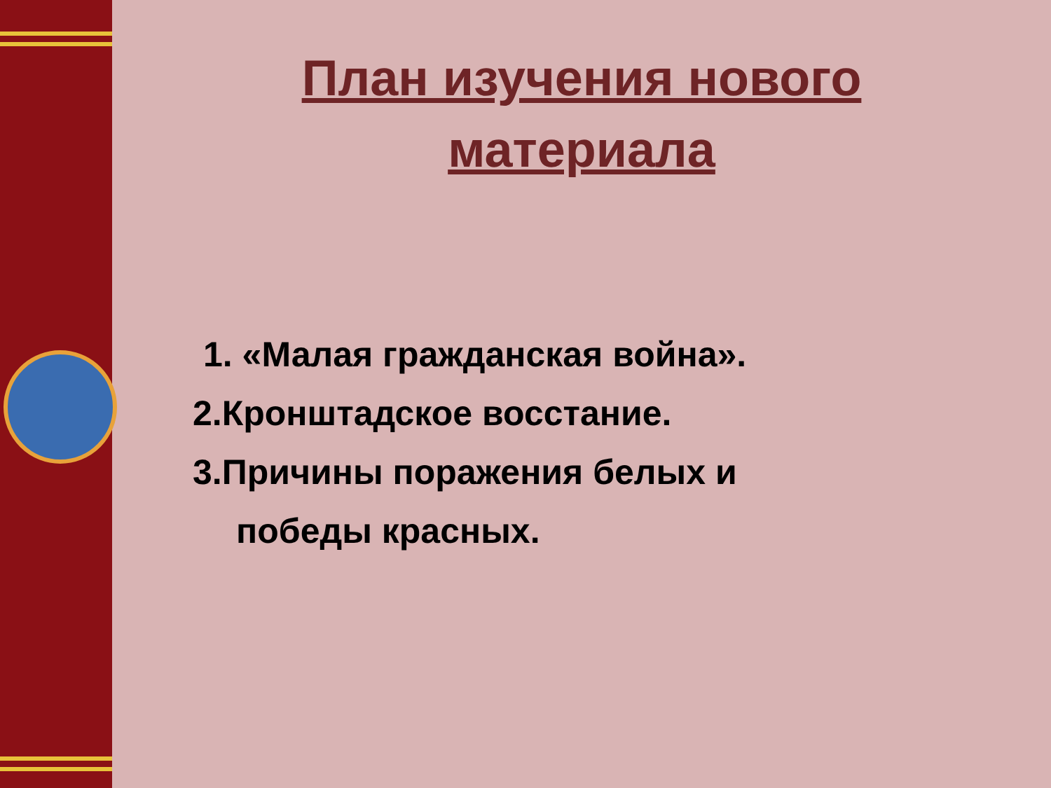План изучения нового
материала
1. «Малая гражданская война».
2.Кронштадское восстание.
3.Причины поражения белых и
победы красных.